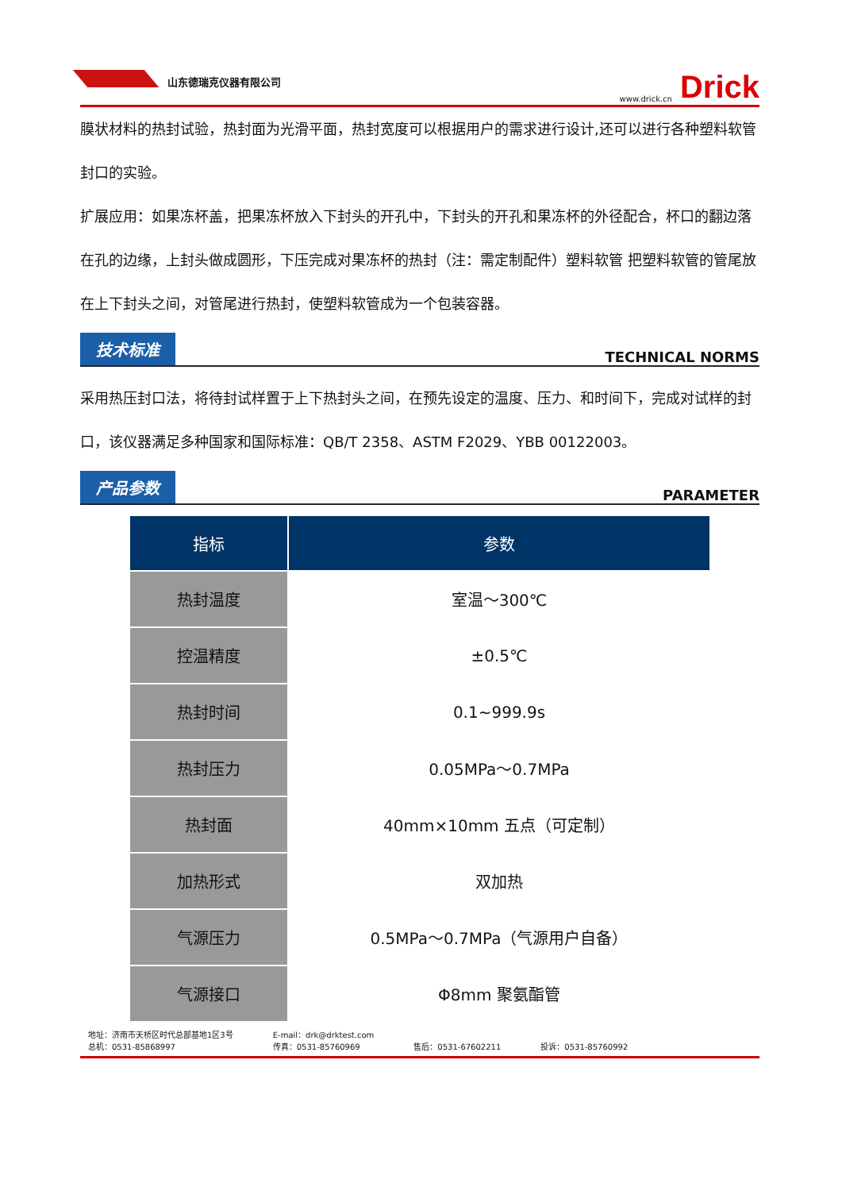山东德瑞克仪器有限公司 www.drick.cn Drick
膜状材料的热封试验，热封面为光滑平面，热封宽度可以根据用户的需求进行设计,还可以进行各种塑料软管封口的实验。
扩展应用：如果冻杯盖，把果冻杯放入下封头的开孔中，下封头的开孔和果冻杯的外径配合，杯口的翻边落在孔的边缘，上封头做成圆形，下压完成对果冻杯的热封（注：需定制配件）塑料软管 把塑料软管的管尾放在上下封头之间，对管尾进行热封，使塑料软管成为一个包装容器。
技术标准 TECHNICAL NORMS
采用热压封口法，将待封试样置于上下热封头之间，在预先设定的温度、压力、和时间下，完成对试样的封口，该仪器满足多种国家和国际标准：QB/T 2358、ASTM F2029、YBB 00122003。
产品参数 PARAMETER
| 指标 | 参数 |
| --- | --- |
| 热封温度 | 室温～300℃ |
| 控温精度 | ±0.5℃ |
| 热封时间 | 0.1~999.9s |
| 热封压力 | 0.05MPa～0.7MPa |
| 热封面 | 40mm×10mm 五点（可定制） |
| 加热形式 | 双加热 |
| 气源压力 | 0.5MPa～0.7MPa（气源用户自备） |
| 气源接口 | Φ8mm 聚氨酯管 |
地址：济南市天桥区时代总部基地1区3号
总机：0531-85868997
E-mail：drk@drktest.com
传真：0531-85760969
售后：0531-67602211
投诉：0531-85760992